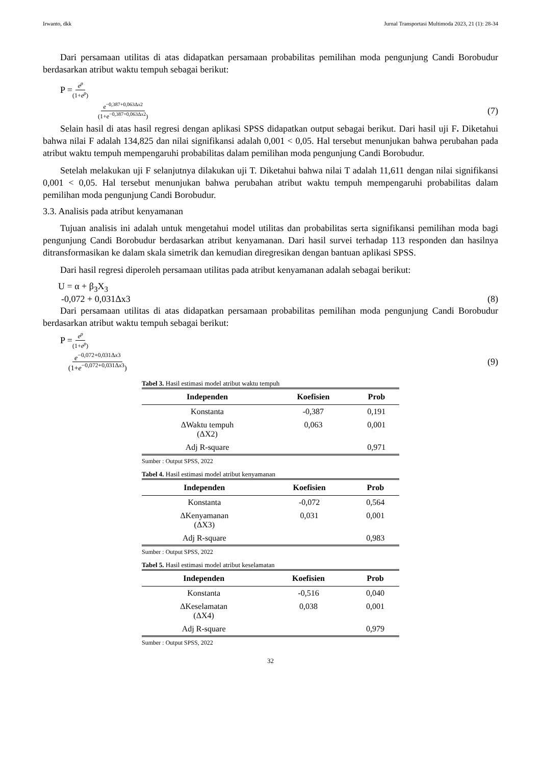Irwanto, dkk Jurnal Transportasi Multimoda 2023, 21 (1): 28-34
Dari persamaan utilitas di atas didapatkan persamaan probabilitas pemilihan moda pengunjung Candi Borobudur berdasarkan atribut waktu tempuh sebagai berikut:
P = e<sup>p</sup> (1+e<sup>p</sup>)
e<sup>−0,387+0,063Δx2</sup> (1+e<sup>−0,387+0,063Δx2</sup>) (7)
Selain hasil di atas hasil regresi dengan aplikasi SPSS didapatkan output sebagai berikut. Dari hasil uji F. Diketahui bahwa nilai F adalah 134,825 dan nilai signifikansi adalah 0,001 < 0,05. Hal tersebut menunjukan bahwa perubahan pada atribut waktu tempuh mempengaruhi probabilitas dalam pemilihan moda pengunjung Candi Borobudur.
Setelah melakukan uji F selanjutnya dilakukan uji T. Diketahui bahwa nilai T adalah 11,611 dengan nilai signifikansi 0,001 < 0,05. Hal tersebut menunjukan bahwa perubahan atribut waktu tempuh mempengaruhi probabilitas dalam pemilihan moda pengunjung Candi Borobudur.
3.3. Analisis pada atribut kenyamanan
Tujuan analisis ini adalah untuk mengetahui model utilitas dan probabilitas serta signifikansi pemilihan moda bagi pengunjung Candi Borobudur berdasarkan atribut kenyamanan. Dari hasil survei terhadap 113 responden dan hasilnya ditransformasikan ke dalam skala simetrik dan kemudian diregresikan dengan bantuan aplikasi SPSS.
Dari hasil regresi diperoleh persamaan utilitas pada atribut kenyamanan adalah sebagai berikut:
U = α + β<sub>3</sub>X<sub>3</sub>
-0,072 + 0,031Δx3 (8)
Dari persamaan utilitas di atas didapatkan persamaan probabilitas pemilihan moda pengunjung Candi Borobudur berdasarkan atribut waktu tempuh sebagai berikut:
P = e<sup>p</sup> (1+e<sup>p</sup>)
e<sup>−0,072+0,031Δx3</sup> (1+e<sup>−0,072+0,031Δx3</sup>) (9)
Tabel 3. Hasil estimasi model atribut waktu tempuh
| Independen | Koefisien | Prob |
| --- | --- | --- |
| Konstanta | -0,387 | 0,191 |
| ΔWaktu tempuh (ΔX2) | 0,063 | 0,001 |
| Adj R-square | | 0,971 |
Sumber : Output SPSS, 2022
Tabel 4. Hasil estimasi model atribut kenyamanan
| Independen | Koefisien | Prob |
| --- | --- | --- |
| Konstanta | -0,072 | 0,564 |
| ΔKenyamanan (ΔX3) | 0,031 | 0,001 |
| Adj R-square | | 0,983 |
Sumber : Output SPSS, 2022
Tabel 5. Hasil estimasi model atribut keselamatan
| Independen | Koefisien | Prob |
| --- | --- | --- |
| Konstanta | -0,516 | 0,040 |
| ΔKeselamatan (ΔX4) | 0,038 | 0,001 |
| Adj R-square | | 0,979 |
Sumber : Output SPSS, 2022
32